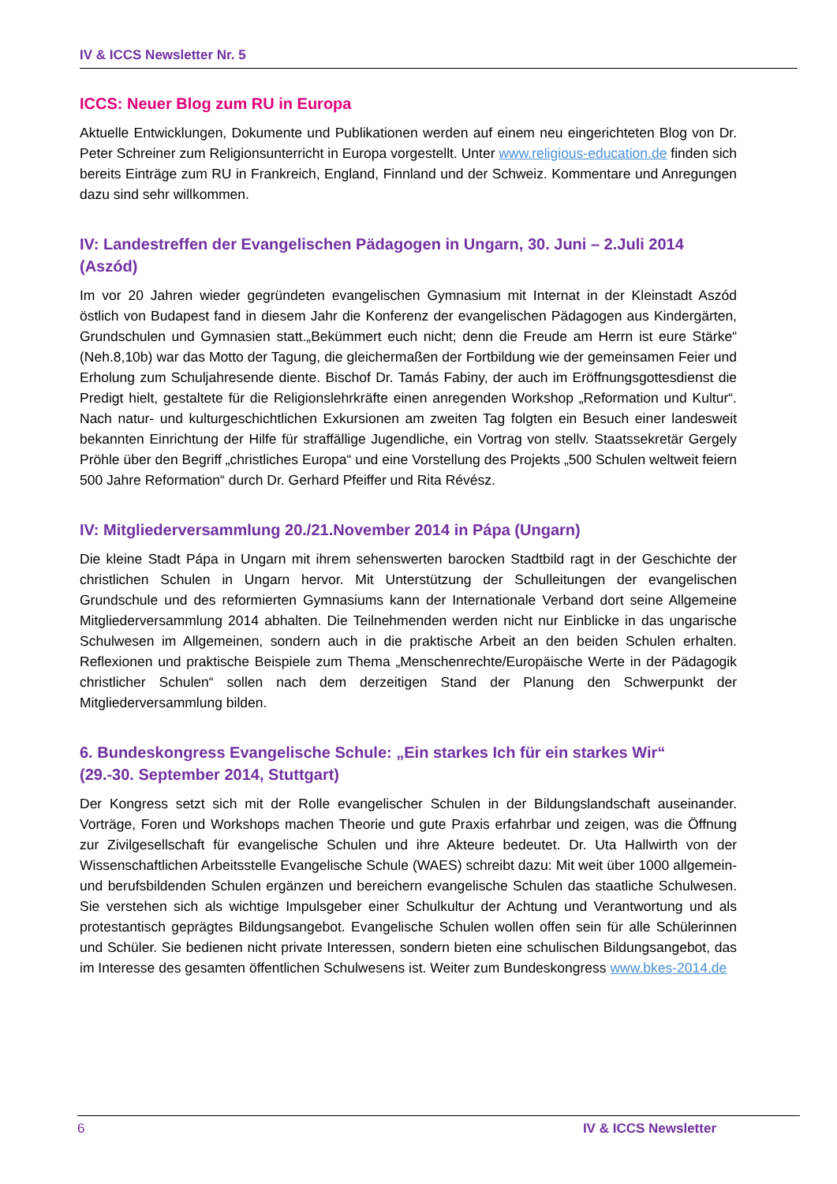IV & ICCS Newsletter Nr. 5
ICCS: Neuer Blog zum RU in Europa
Aktuelle Entwicklungen, Dokumente und Publikationen werden auf einem neu eingerichteten Blog von Dr. Peter Schreiner zum Religionsunterricht in Europa vorgestellt. Unter www.religious-education.de finden sich bereits Einträge zum RU in Frankreich, England, Finnland und der Schweiz. Kommentare und Anregungen dazu sind sehr willkommen.
IV: Landestreffen der Evangelischen Pädagogen in Ungarn, 30. Juni – 2.Juli 2014 (Aszód)
Im vor 20 Jahren wieder gegründeten evangelischen Gymnasium mit Internat in der Kleinstadt Aszód östlich von Budapest fand in diesem Jahr die Konferenz der evangelischen Pädagogen aus Kindergärten, Grundschulen und Gymnasien statt.„Bekümmert euch nicht; denn die Freude am Herrn ist eure Stärke“ (Neh.8,10b) war das Motto der Tagung, die gleichermaßen der Fortbildung wie der gemeinsamen Feier und Erholung zum Schuljahresende diente. Bischof Dr. Tamás Fabiny, der auch im Eröffnungsgottesdienst die Predigt hielt, gestaltete für die Religionslehrkräfte einen anregenden Workshop „Reformation und Kultur“. Nach natur- und kulturgeschichtlichen Exkursionen am zweiten Tag folgten ein Besuch einer landesweit bekannten Einrichtung der Hilfe für straffällige Jugendliche, ein Vortrag von stellv. Staatssekretär Gergely Pröhle über den Begriff „christliches Europa“ und eine Vorstellung des Projekts „500 Schulen weltweit feiern 500 Jahre Reformation“ durch Dr. Gerhard Pfeiffer und Rita Révész.
IV: Mitgliederversammlung 20./21.November 2014 in Pápa (Ungarn)
Die kleine Stadt Pápa in Ungarn mit ihrem sehenswerten barocken Stadtbild ragt in der Geschichte der christlichen Schulen in Ungarn hervor. Mit Unterstützung der Schulleitungen der evangelischen Grundschule und des reformierten Gymnasiums kann der Internationale Verband dort seine Allgemeine Mitgliederversammlung 2014 abhalten. Die Teilnehmenden werden nicht nur Einblicke in das ungarische Schulwesen im Allgemeinen, sondern auch in die praktische Arbeit an den beiden Schulen erhalten. Reflexionen und praktische Beispiele zum Thema „Menschenrechte/Europäische Werte in der Pädagogik christlicher Schulen“ sollen nach dem derzeitigen Stand der Planung den Schwerpunkt der Mitgliederversammlung bilden.
6. Bundeskongress Evangelische Schule: „Ein starkes Ich für ein starkes Wir“
(29.-30. September 2014, Stuttgart)
Der Kongress setzt sich mit der Rolle evangelischer Schulen in der Bildungslandschaft auseinander. Vorträge, Foren und Workshops machen Theorie und gute Praxis erfahrbar und zeigen, was die Öffnung zur Zivilgesellschaft für evangelische Schulen und ihre Akteure bedeutet. Dr. Uta Hallwirth von der Wissenschaftlichen Arbeitsstelle Evangelische Schule (WAES) schreibt dazu: Mit weit über 1000 allgemein- und berufsbildenden Schulen ergänzen und bereichern evangelische Schulen das staatliche Schulwesen. Sie verstehen sich als wichtige Impulsgeber einer Schulkultur der Achtung und Verantwortung und als protestantisch geprägtes Bildungsangebot. Evangelische Schulen wollen offen sein für alle Schülerinnen und Schüler. Sie bedienen nicht private Interessen, sondern bieten eine schulischen Bildungsangebot, das im Interesse des gesamten öffentlichen Schulwesens ist. Weiter zum Bundeskongress www.bkes-2014.de
6 IV & ICCS Newsletter